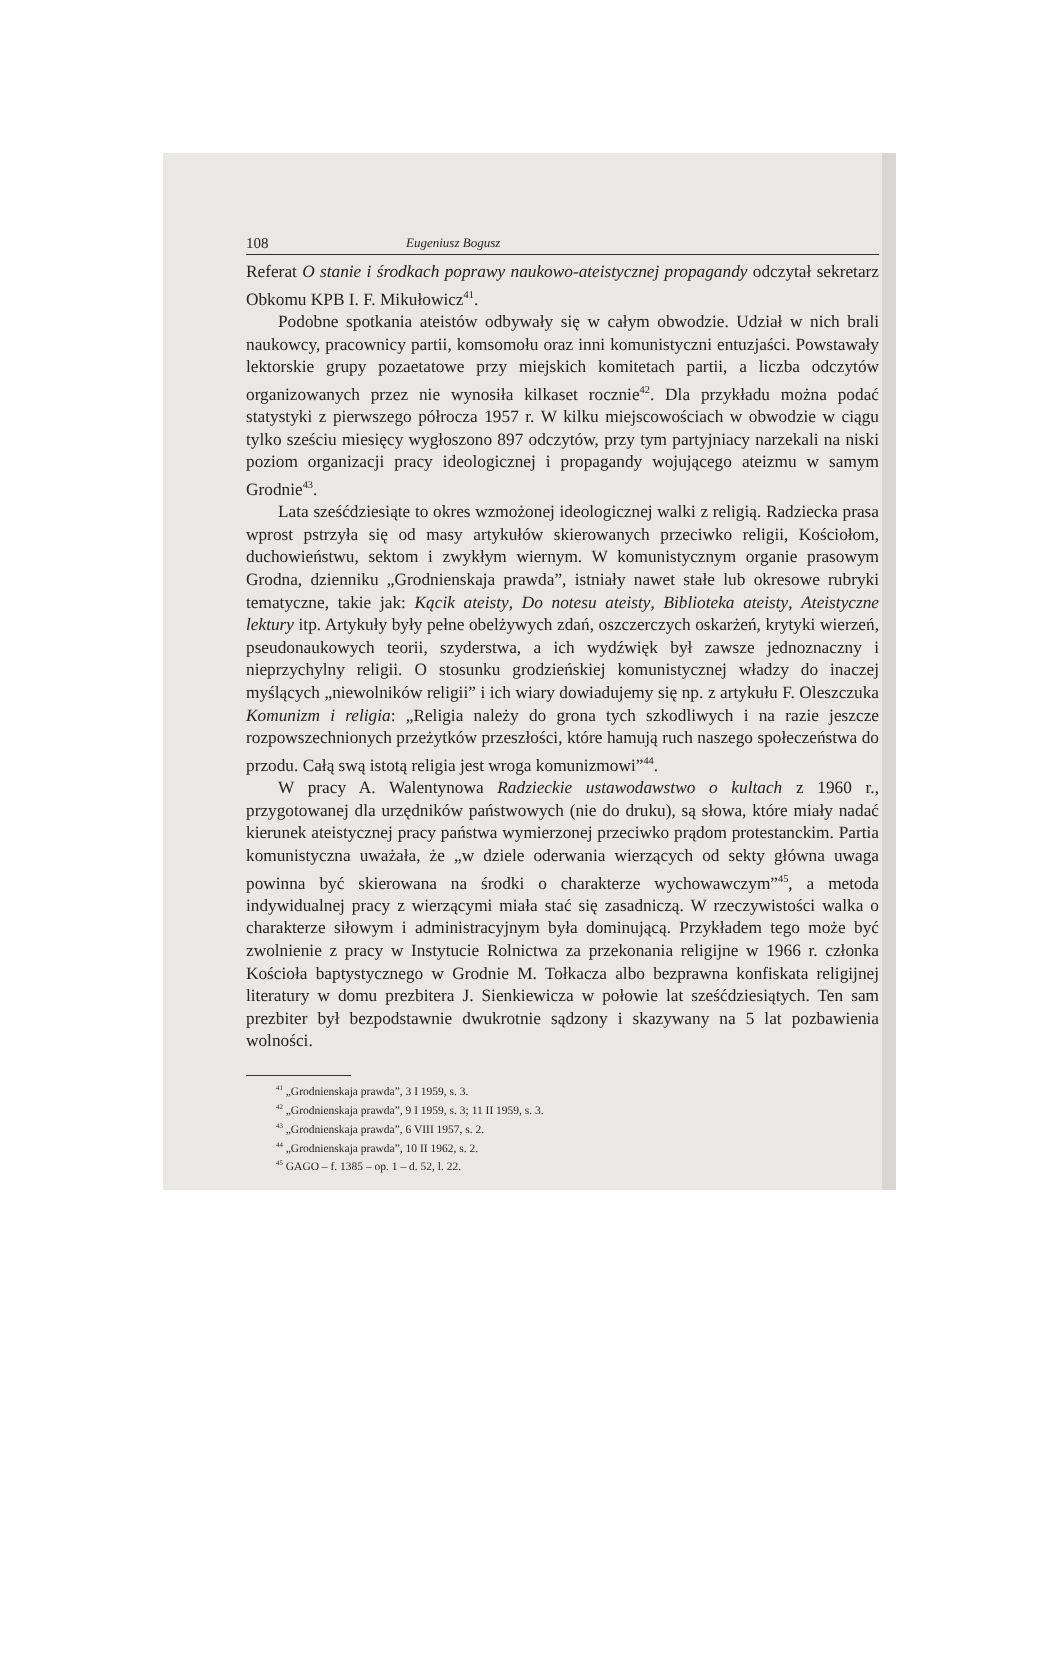108 Eugeniusz Bogusz
Referat O stanie i środkach poprawy naukowo-ateistycznej propagandy odczytał sekretarz Obkomu KPB I. F. Mikułowicz<sup>41</sup>.
Podobne spotkania ateistów odbywały się w całym obwodzie. Udział w nich brali naukowcy, pracownicy partii, komsomołu oraz inni komunistyczni entuzjaści. Powstawały lektorskie grupy pozaetatowe przy miejskich komitetach partii, a liczba odczytów organizowanych przez nie wynosiła kilkaset rocznie<sup>42</sup>. Dla przykładu można podać statystyki z pierwszego półrocza 1957 r. W kilku miejscowościach w obwodzie w ciągu tylko sześciu miesięcy wygłoszono 897 odczytów, przy tym partyjniacy narzekali na niski poziom organizacji pracy ideologicznej i propagandy wojującego ateizmu w samym Grodnie<sup>43</sup>.
Lata sześćdziesiąte to okres wzmożonej ideologicznej walki z religią. Radziecka prasa wprost pstrzyła się od masy artykułów skierowanych przeciwko religii, Kościołom, duchowieństwu, sektom i zwykłym wiernym. W komunistycznym organie prasowym Grodna, dzienniku „Grodnienskaja prawda”, istniały nawet stałe lub okresowe rubryki tematyczne, takie jak: Kącik ateisty, Do notesu ateisty, Biblioteka ateisty, Ateistyczne lektury itp. Artykuły były pełne obelżywych zdań, oszczerczych oskarżeń, krytyki wierzeń, pseudonaukowych teorii, szyderstwa, a ich wydźwięk był zawsze jednoznaczny i nieprzychylny religii. O stosunku grodzieńskiej komunistycznej władzy do inaczej myślących „niewolników religii” i ich wiary dowiadujemy się np. z artykułu F. Oleszczuka Komunizm i religia: „Religia należy do grona tych szkodliwych i na razie jeszcze rozpowszechnionych przeżytków przeszłości, które hamują ruch naszego społeczeństwa do przodu. Całą swą istotą religia jest wroga komunizmowi”<sup>44</sup>.
W pracy A. Walentynowa Radzieckie ustawodawstwo o kultach z 1960 r., przygotowanej dla urzędników państwowych (nie do druku), są słowa, które miały nadać kierunek ateistycznej pracy państwa wymierzonej przeciwko prądom protestanckim. Partia komunistyczna uważała, że „w dziele oderwania wierzących od sekty główna uwaga powinna być skierowana na środki o charakterze wychowawczym”<sup>45</sup>, a metoda indywidualnej pracy z wierzącymi miała stać się zasadniczą. W rzeczywistości walka o charakterze siłowym i administracyjnym była dominującą. Przykładem tego może być zwolnienie z pracy w Instytucie Rolnictwa za przekonania religijne w 1966 r. członka Kościoła baptystycznego w Grodnie M. Tołkacza albo bezprawna konfiskata religijnej literatury w domu prezbitera J. Sienkiewicza w połowie lat sześćdziesiątych. Ten sam prezbiter był bezpodstawnie dwukrotnie sądzony i skazywany na 5 lat pozbawienia wolności.
<sup>41</sup> „Grodnienskaja prawda”, 3 I 1959, s. 3.
<sup>42</sup> „Grodnienskaja prawda”, 9 I 1959, s. 3; 11 II 1959, s. 3.
<sup>43</sup> „Grodnienskaja prawda”, 6 VIII 1957, s. 2.
<sup>44</sup> „Grodnienskaja prawda”, 10 II 1962, s. 2.
<sup>45</sup> GAGO – f. 1385 – op. 1 – d. 52, l. 22.